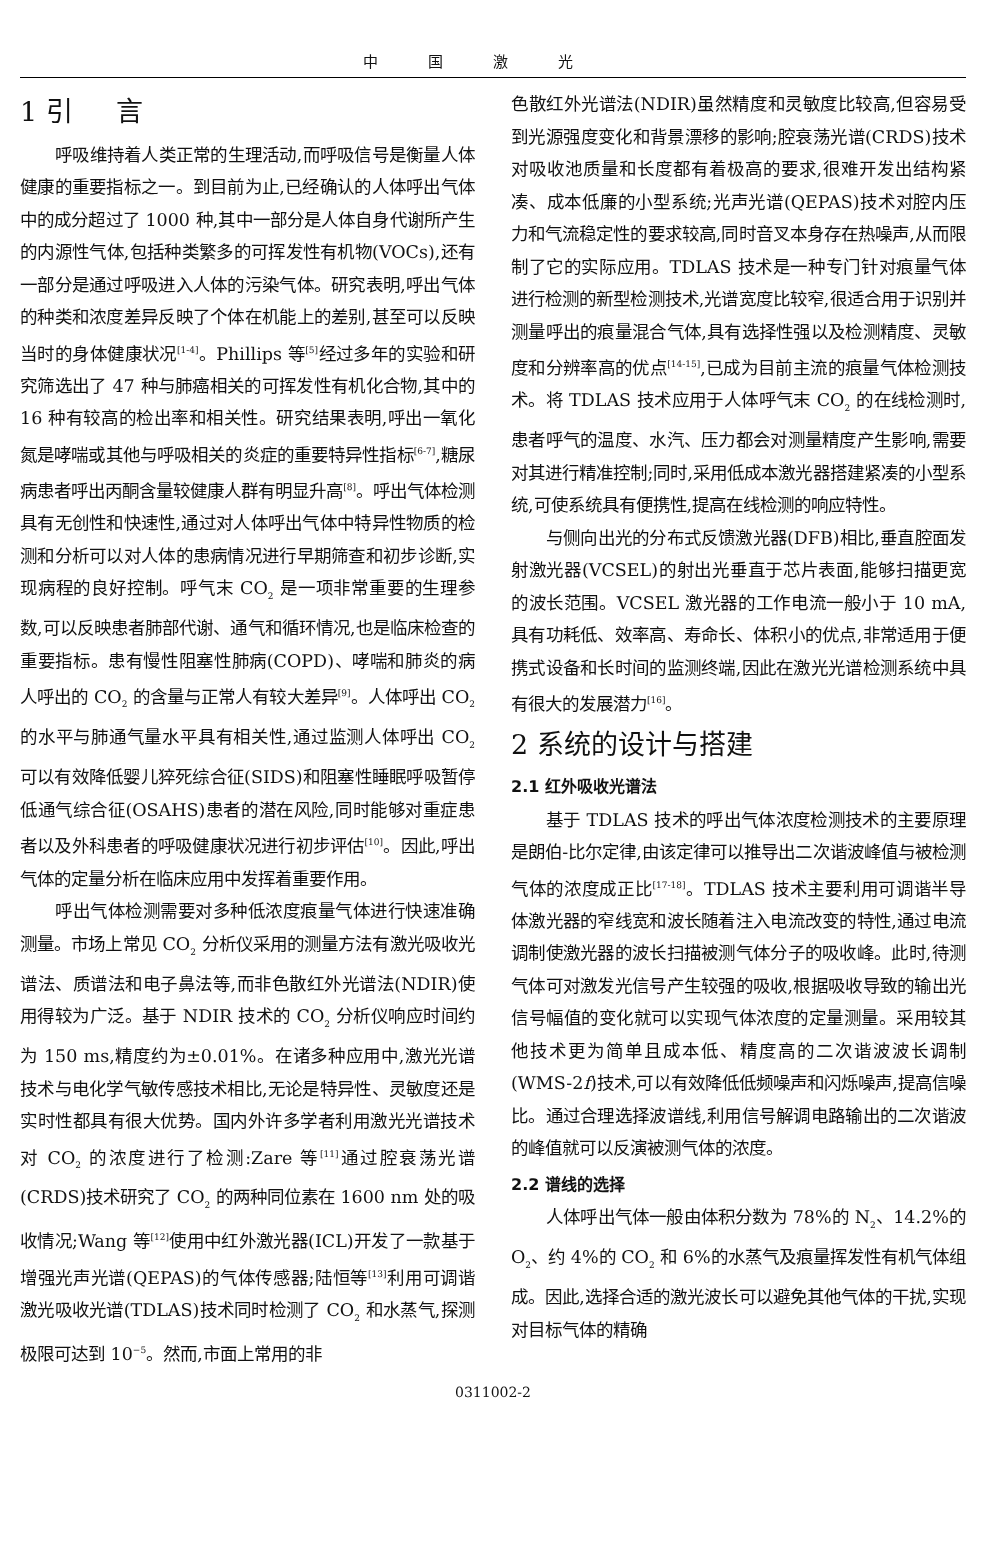中国激光
1 引 言
呼吸维持着人类正常的生理活动,而呼吸信号是衡量人体健康的重要指标之一。到目前为止,已经确认的人体呼出气体中的成分超过了 1000 种,其中一部分是人体自身代谢所产生的内源性气体,包括种类繁多的可挥发性有机物(VOCs),还有一部分是通过呼吸进入人体的污染气体。研究表明,呼出气体的种类和浓度差异反映了个体在机能上的差别,甚至可以反映当时的身体健康状况<sup>[1-4]</sup>。Phillips 等<sup>[5]</sup>经过多年的实验和研究筛选出了 47 种与肺癌相关的可挥发性有机化合物,其中的 16 种有较高的检出率和相关性。研究结果表明,呼出一氧化氮是哮喘或其他与呼吸相关的炎症的重要特异性指标<sup>[6-7]</sup>,糖尿病患者呼出丙酮含量较健康人群有明显升高<sup>[8]</sup>。呼出气体检测具有无创性和快速性,通过对人体呼出气体中特异性物质的检测和分析可以对人体的患病情况进行早期筛查和初步诊断,实现病程的良好控制。呼气末 CO<sub>2</sub> 是一项非常重要的生理参数,可以反映患者肺部代谢、通气和循环情况,也是临床检查的重要指标。患有慢性阻塞性肺病(COPD)、哮喘和肺炎的病人呼出的 CO<sub>2</sub> 的含量与正常人有较大差异<sup>[9]</sup>。人体呼出 CO<sub>2</sub> 的水平与肺通气量水平具有相关性,通过监测人体呼出 CO<sub>2</sub> 可以有效降低婴儿猝死综合征(SIDS)和阻塞性睡眠呼吸暂停低通气综合征(OSAHS)患者的潜在风险,同时能够对重症患者以及外科患者的呼吸健康状况进行初步评估<sup>[10]</sup>。因此,呼出气体的定量分析在临床应用中发挥着重要作用。
呼出气体检测需要对多种低浓度痕量气体进行快速准确测量。市场上常见 CO<sub>2</sub> 分析仪采用的测量方法有激光吸收光谱法、质谱法和电子鼻法等,而非色散红外光谱法(NDIR)使用得较为广泛。基于 NDIR 技术的 CO<sub>2</sub> 分析仪响应时间约为 150 ms,精度约为±0.01%。在诸多种应用中,激光光谱技术与电化学气敏传感技术相比,无论是特异性、灵敏度还是实时性都具有很大优势。国内外许多学者利用激光光谱技术对 CO<sub>2</sub> 的浓度进行了检测:Zare 等<sup>[11]</sup>通过腔衰荡光谱(CRDS)技术研究了 CO<sub>2</sub> 的两种同位素在 1600 nm 处的吸收情况;Wang 等<sup>[12]</sup>使用中红外激光器(ICL)开发了一款基于增强光声光谱(QEPAS)的气体传感器;陆恒等<sup>[13]</sup>利用可调谐激光吸收光谱(TDLAS)技术同时检测了 CO<sub>2</sub> 和水蒸气,探测极限可达到 10<sup>−5</sup>。然而,市面上常用的非
色散红外光谱法(NDIR)虽然精度和灵敏度比较高,但容易受到光源强度变化和背景漂移的影响;腔衰荡光谱(CRDS)技术对吸收池质量和长度都有着极高的要求,很难开发出结构紧凑、成本低廉的小型系统;光声光谱(QEPAS)技术对腔内压力和气流稳定性的要求较高,同时音叉本身存在热噪声,从而限制了它的实际应用。TDLAS 技术是一种专门针对痕量气体进行检测的新型检测技术,光谱宽度比较窄,很适合用于识别并测量呼出的痕量混合气体,具有选择性强以及检测精度、灵敏度和分辨率高的优点<sup>[14-15]</sup>,已成为目前主流的痕量气体检测技术。将 TDLAS 技术应用于人体呼气末 CO<sub>2</sub> 的在线检测时,患者呼气的温度、水汽、压力都会对测量精度产生影响,需要对其进行精准控制;同时,采用低成本激光器搭建紧凑的小型系统,可使系统具有便携性,提高在线检测的响应特性。
与侧向出光的分布式反馈激光器(DFB)相比,垂直腔面发射激光器(VCSEL)的射出光垂直于芯片表面,能够扫描更宽的波长范围。VCSEL 激光器的工作电流一般小于 10 mA,具有功耗低、效率高、寿命长、体积小的优点,非常适用于便携式设备和长时间的监测终端,因此在激光光谱检测系统中具有很大的发展潜力<sup>[16]</sup>。
2 系统的设计与搭建
2.1 红外吸收光谱法
基于 TDLAS 技术的呼出气体浓度检测技术的主要原理是朗伯-比尔定律,由该定律可以推导出二次谐波峰值与被检测气体的浓度成正比<sup>[17-18]</sup>。TDLAS 技术主要利用可调谐半导体激光器的窄线宽和波长随着注入电流改变的特性,通过电流调制使激光器的波长扫描被测气体分子的吸收峰。此时,待测气体可对激发光信号产生较强的吸收,根据吸收导致的输出光信号幅值的变化就可以实现气体浓度的定量测量。采用较其他技术更为简单且成本低、精度高的二次谐波波长调制(WMS-2f)技术,可以有效降低低频噪声和闪烁噪声,提高信噪比。通过合理选择波谱线,利用信号解调电路输出的二次谐波的峰值就可以反演被测气体的浓度。
2.2 谱线的选择
人体呼出气体一般由体积分数为 78%的 N<sub>2</sub>、14.2%的 O<sub>2</sub>、约 4%的 CO<sub>2</sub> 和 6%的水蒸气及痕量挥发性有机气体组成。因此,选择合适的激光波长可以避免其他气体的干扰,实现对目标气体的精确
0311002-2